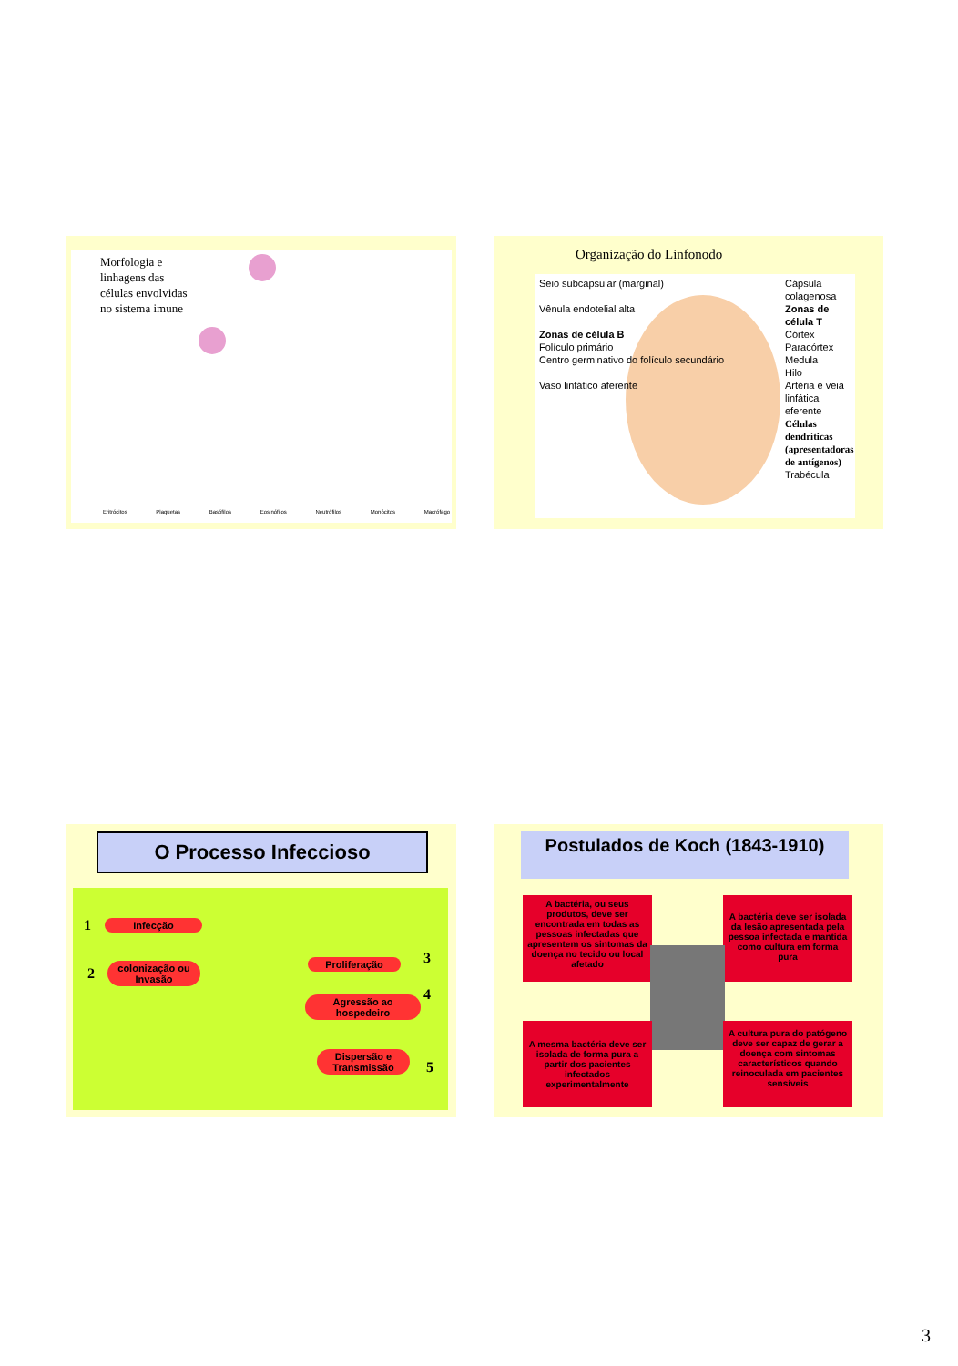Morfologia e
linhagens das
células envolvidas
no sistema imune
Eritrócitos Plaquetas Basófilos Eosinófilos Neutrófilos Monócitos Macrófago
Organização do Linfonodo
Seio subcapsular (marginal)
Vênula endotelial alta
Zonas de célula B
Folículo primário
Centro germinativo do folículo secundário
Vaso linfático aferente
Cápsula colagenosa
Zonas de célula T
Córtex
Paracórtex
Medula
Hilo
Artéria e veia linfática eferente
Células dendríticas (apresentadoras de antígenos)
Trabécula
O Processo Infeccioso
1 Infecção
2
colonização ou Invasão
3
Proliferação
4
Agressão ao hospedeiro
5
Dispersão e Transmissão
Postulados de Koch (1843-1910)
A bactéria, ou seus produtos, deve ser encontrada em todas as pessoas infectadas que apresentem os sintomas da doença no tecido ou local afetado
A bactéria deve ser isolada da lesão apresentada pela pessoa infectada e mantida como cultura em forma pura
A mesma bactéria deve ser isolada de forma pura a partir dos pacientes infectados experimentalmente
A cultura pura do patógeno deve ser capaz de gerar a doença com sintomas característicos quando reinoculada em pacientes sensíveis
3